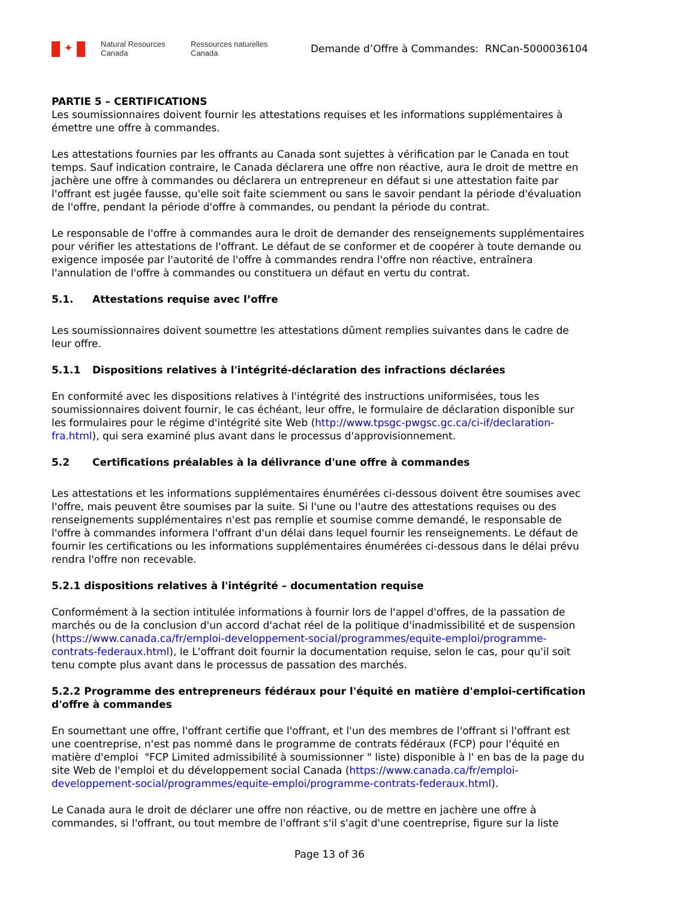✦
Natural Resources
Canada
Ressources naturelles
Canada
Demande d’Offre à Commandes: RNCan-5000036104
PARTIE 5 – CERTIFICATIONS
Les soumissionnaires doivent fournir les attestations requises et les informations supplémentaires à émettre une offre à commandes.
Les attestations fournies par les offrants au Canada sont sujettes à vérification par le Canada en tout temps. Sauf indication contraire, le Canada déclarera une offre non réactive, aura le droit de mettre en jachère une offre à commandes ou déclarera un entrepreneur en défaut si une attestation faite par l'offrant est jugée fausse, qu'elle soit faite sciemment ou sans le savoir pendant la période d'évaluation de l'offre, pendant la période d'offre à commandes, ou pendant la période du contrat.
Le responsable de l'offre à commandes aura le droit de demander des renseignements supplémentaires pour vérifier les attestations de l'offrant. Le défaut de se conformer et de coopérer à toute demande ou exigence imposée par l'autorité de l'offre à commandes rendra l'offre non réactive, entraînera l'annulation de l'offre à commandes ou constituera un défaut en vertu du contrat.
5.1. Attestations requise avec l’offre
Les soumissionnaires doivent soumettre les attestations dûment remplies suivantes dans le cadre de leur offre.
5.1.1 Dispositions relatives à l'intégrité-déclaration des infractions déclarées
En conformité avec les dispositions relatives à l'intégrité des instructions uniformisées, tous les soumissionnaires doivent fournir, le cas échéant, leur offre, le formulaire de déclaration disponible sur les formulaires pour le régime d'intégrité site Web (http://www.tpsgc-pwgsc.gc.ca/ci-if/declaration-fra.html), qui sera examiné plus avant dans le processus d'approvisionnement.
5.2 Certifications préalables à la délivrance d'une offre à commandes
Les attestations et les informations supplémentaires énumérées ci-dessous doivent être soumises avec l'offre, mais peuvent être soumises par la suite. Si l'une ou l'autre des attestations requises ou des renseignements supplémentaires n'est pas remplie et soumise comme demandé, le responsable de l'offre à commandes informera l'offrant d'un délai dans lequel fournir les renseignements. Le défaut de fournir les certifications ou les informations supplémentaires énumérées ci-dessous dans le délai prévu rendra l'offre non recevable.
5.2.1 dispositions relatives à l'intégrité – documentation requise
Conformément à la section intitulée informations à fournir lors de l'appel d'offres, de la passation de marchés ou de la conclusion d'un accord d'achat réel de la politique d'inadmissibilité et de suspension (https://www.canada.ca/fr/emploi-developpement-social/programmes/equite-emploi/programme-contrats-federaux.html), le L'offrant doit fournir la documentation requise, selon le cas, pour qu'il soit tenu compte plus avant dans le processus de passation des marchés.
5.2.2 Programme des entrepreneurs fédéraux pour l'équité en matière d'emploi-certification d'offre à commandes
En soumettant une offre, l'offrant certifie que l'offrant, et l'un des membres de l'offrant si l'offrant est une coentreprise, n'est pas nommé dans le programme de contrats fédéraux (FCP) pour l'équité en matière d'emploi "FCP Limited admissibilité à soumissionner " liste) disponible à l' en bas de la page du site Web de l'emploi et du développement social Canada (https://www.canada.ca/fr/emploi-developpement-social/programmes/equite-emploi/programme-contrats-federaux.html).
Le Canada aura le droit de déclarer une offre non réactive, ou de mettre en jachère une offre à commandes, si l'offrant, ou tout membre de l'offrant s'il s'agit d'une coentreprise, figure sur la liste
Page 13 of 36